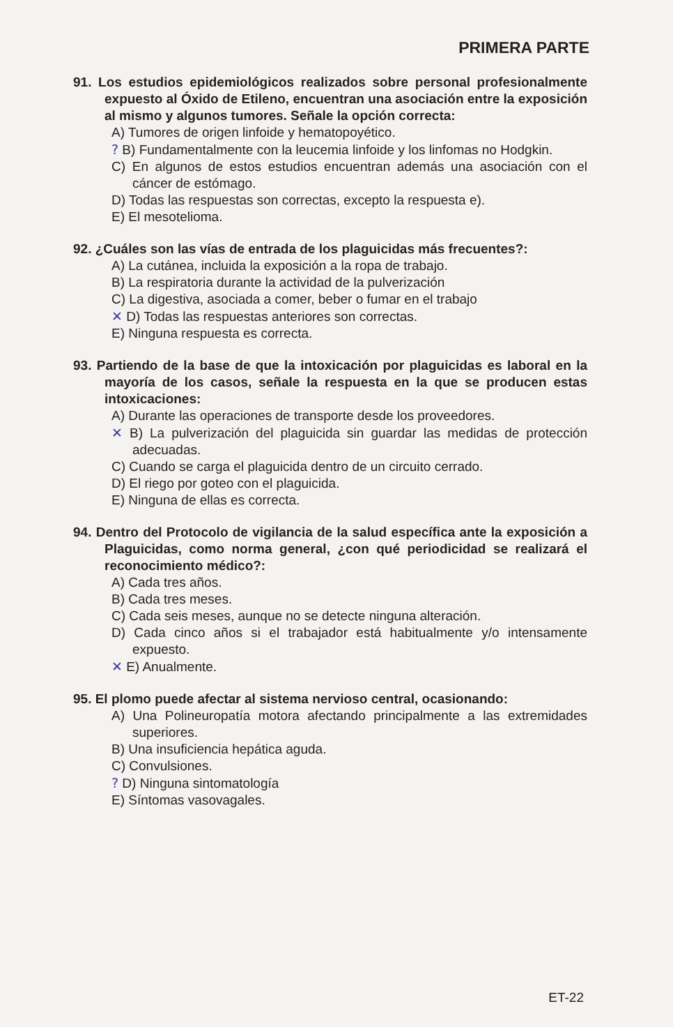PRIMERA PARTE
91. Los estudios epidemiológicos realizados sobre personal profesionalmente expuesto al Óxido de Etileno, encuentran una asociación entre la exposición al mismo y algunos tumores. Señale la opción correcta:
A) Tumores de origen linfoide y hematopoyético.
? B) Fundamentalmente con la leucemia linfoide y los linfomas no Hodgkin.
C) En algunos de estos estudios encuentran además una asociación con el cáncer de estómago.
D) Todas las respuestas son correctas, excepto la respuesta e).
E) El mesotelioma.
92. ¿Cuáles son las vías de entrada de los plaguicidas más frecuentes?:
A) La cutánea, incluida la exposición a la ropa de trabajo.
B) La respiratoria durante la actividad de la pulverización
C) La digestiva, asociada a comer, beber o fumar en el trabajo
✕ D) Todas las respuestas anteriores son correctas.
E) Ninguna respuesta es correcta.
93. Partiendo de la base de que la intoxicación por plaguicidas es laboral en la mayoría de los casos, señale la respuesta en la que se producen estas intoxicaciones:
A) Durante las operaciones de transporte desde los proveedores.
✕ B) La pulverización del plaguicida sin guardar las medidas de protección adecuadas.
C) Cuando se carga el plaguicida dentro de un circuito cerrado.
D) El riego por goteo con el plaguicida.
E) Ninguna de ellas es correcta.
94. Dentro del Protocolo de vigilancia de la salud específica ante la exposición a Plaguicidas, como norma general, ¿con qué periodicidad se realizará el reconocimiento médico?:
A) Cada tres años.
B) Cada tres meses.
C) Cada seis meses, aunque no se detecte ninguna alteración.
D) Cada cinco años si el trabajador está habitualmente y/o intensamente expuesto.
✕ E) Anualmente.
95. El plomo puede afectar al sistema nervioso central, ocasionando:
A) Una Polineuropatía motora afectando principalmente a las extremidades superiores.
B) Una insuficiencia hepática aguda.
C) Convulsiones.
? D) Ninguna sintomatología
E) Síntomas vasovagales.
ET-22